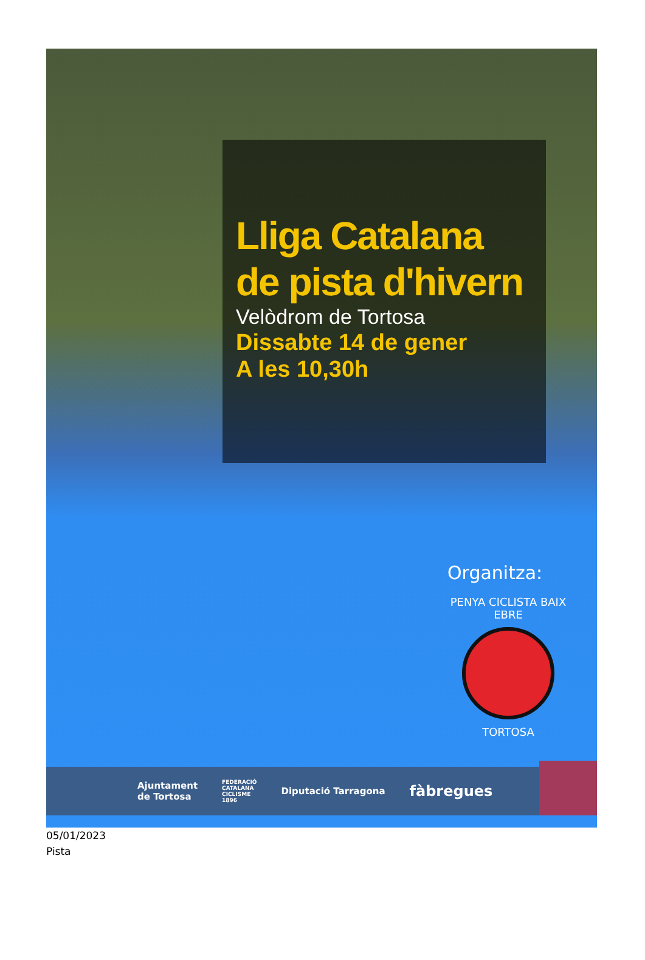Lliga Catalana
de pista d'hivern
Velòdrom de Tortosa
Dissabte 14 de gener
A les 10,30h
Organitza:
PENYA CICLISTA BAIX EBRE
TORTOSA
Ajuntament
de Tortosa FEDERACIÓ
CATALANA
CICLISME
1896 Diputació Tarragona fàbregues
05/01/2023
Pista